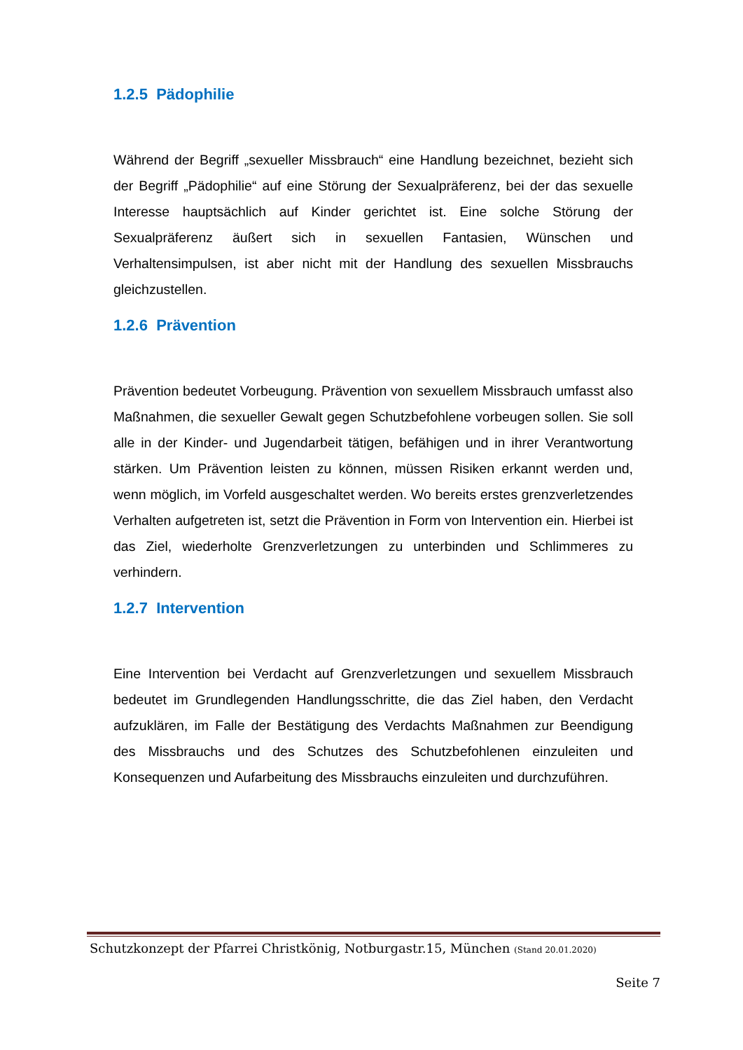1.2.5 Pädophilie
Während der Begriff „sexueller Missbrauch“ eine Handlung bezeichnet, bezieht sich der Begriff „Pädophilie“ auf eine Störung der Sexualpräferenz, bei der das sexuelle Interesse hauptsächlich auf Kinder gerichtet ist. Eine solche Störung der Sexualpräferenz äußert sich in sexuellen Fantasien, Wünschen und Verhaltensimpulsen, ist aber nicht mit der Handlung des sexuellen Missbrauchs gleichzustellen.
1.2.6 Prävention
Prävention bedeutet Vorbeugung. Prävention von sexuellem Missbrauch umfasst also Maßnahmen, die sexueller Gewalt gegen Schutzbefohlene vorbeugen sollen. Sie soll alle in der Kinder- und Jugendarbeit tätigen, befähigen und in ihrer Verantwortung stärken. Um Prävention leisten zu können, müssen Risiken erkannt werden und, wenn möglich, im Vorfeld ausgeschaltet werden. Wo bereits erstes grenzverletzendes Verhalten aufgetreten ist, setzt die Prävention in Form von Intervention ein. Hierbei ist das Ziel, wiederholte Grenzverletzungen zu unterbinden und Schlimmeres zu verhindern.
1.2.7 Intervention
Eine Intervention bei Verdacht auf Grenzverletzungen und sexuellem Missbrauch bedeutet im Grundlegenden Handlungsschritte, die das Ziel haben, den Verdacht aufzuklären, im Falle der Bestätigung des Verdachts Maßnahmen zur Beendigung des Missbrauchs und des Schutzes des Schutzbefohlenen einzuleiten und Konsequenzen und Aufarbeitung des Missbrauchs einzuleiten und durchzuführen.
Schutzkonzept der Pfarrei Christkönig, Notburgastr.15, München (Stand 20.01.2020)
Seite 7